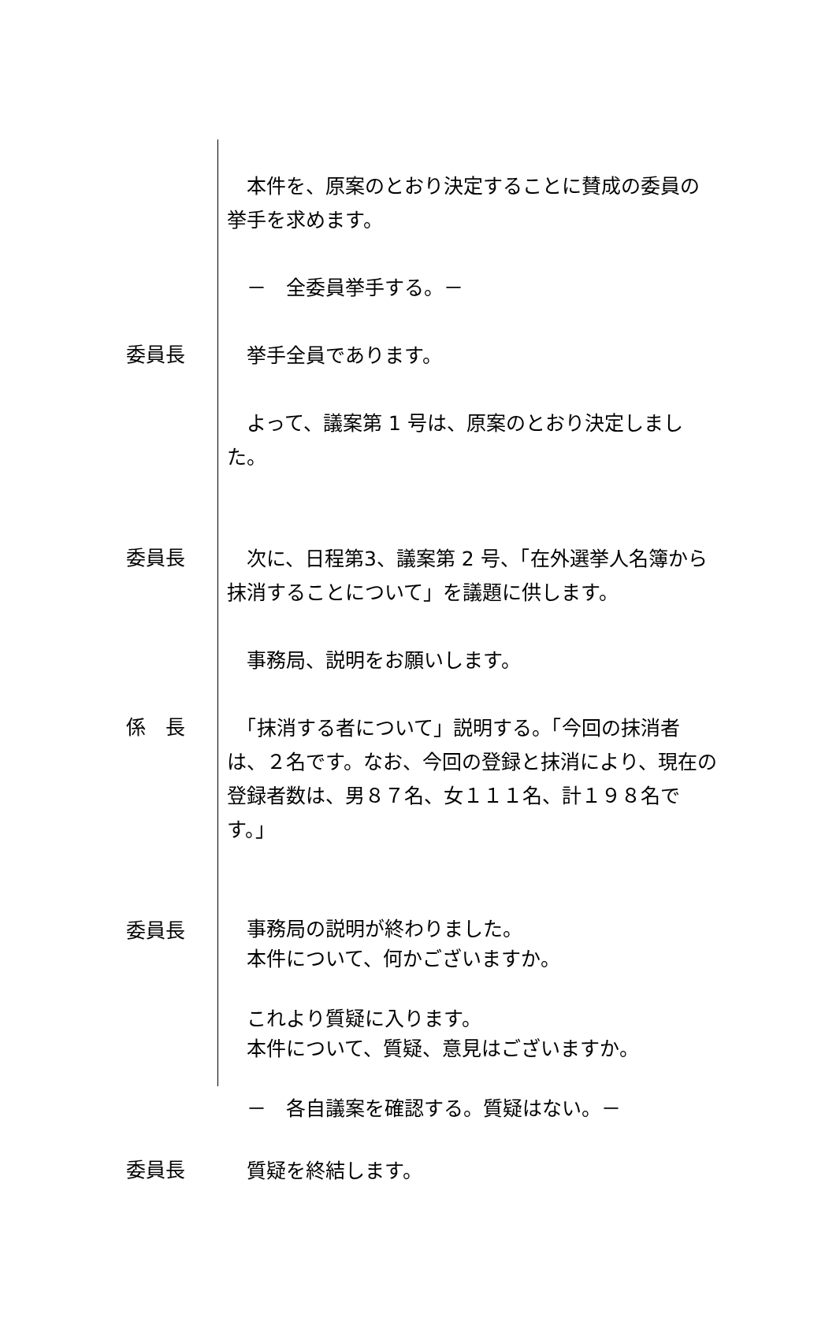本件を、原案のとおり決定することに賛成の委員の挙手を求めます。
　－　全委員挙手する。－
委員長
　挙手全員であります。
　よって、議案第 1 号は、原案のとおり決定しました。
委員長
　次に、日程第3、議案第 2 号、「在外選挙人名簿から抹消することについて」を議題に供します。
　事務局、説明をお願いします。
係　長
　「抹消する者について」説明する。「今回の抹消者は、２名です。なお、今回の登録と抹消により、現在の登録者数は、男８７名、女１１１名、計１９８名です。」
委員長
　事務局の説明が終わりました。
　本件について、何かございますか。
　これより質疑に入ります。
　本件について、質疑、意見はございますか。
　－　各自議案を確認する。質疑はない。－
委員長
　質疑を終結します。